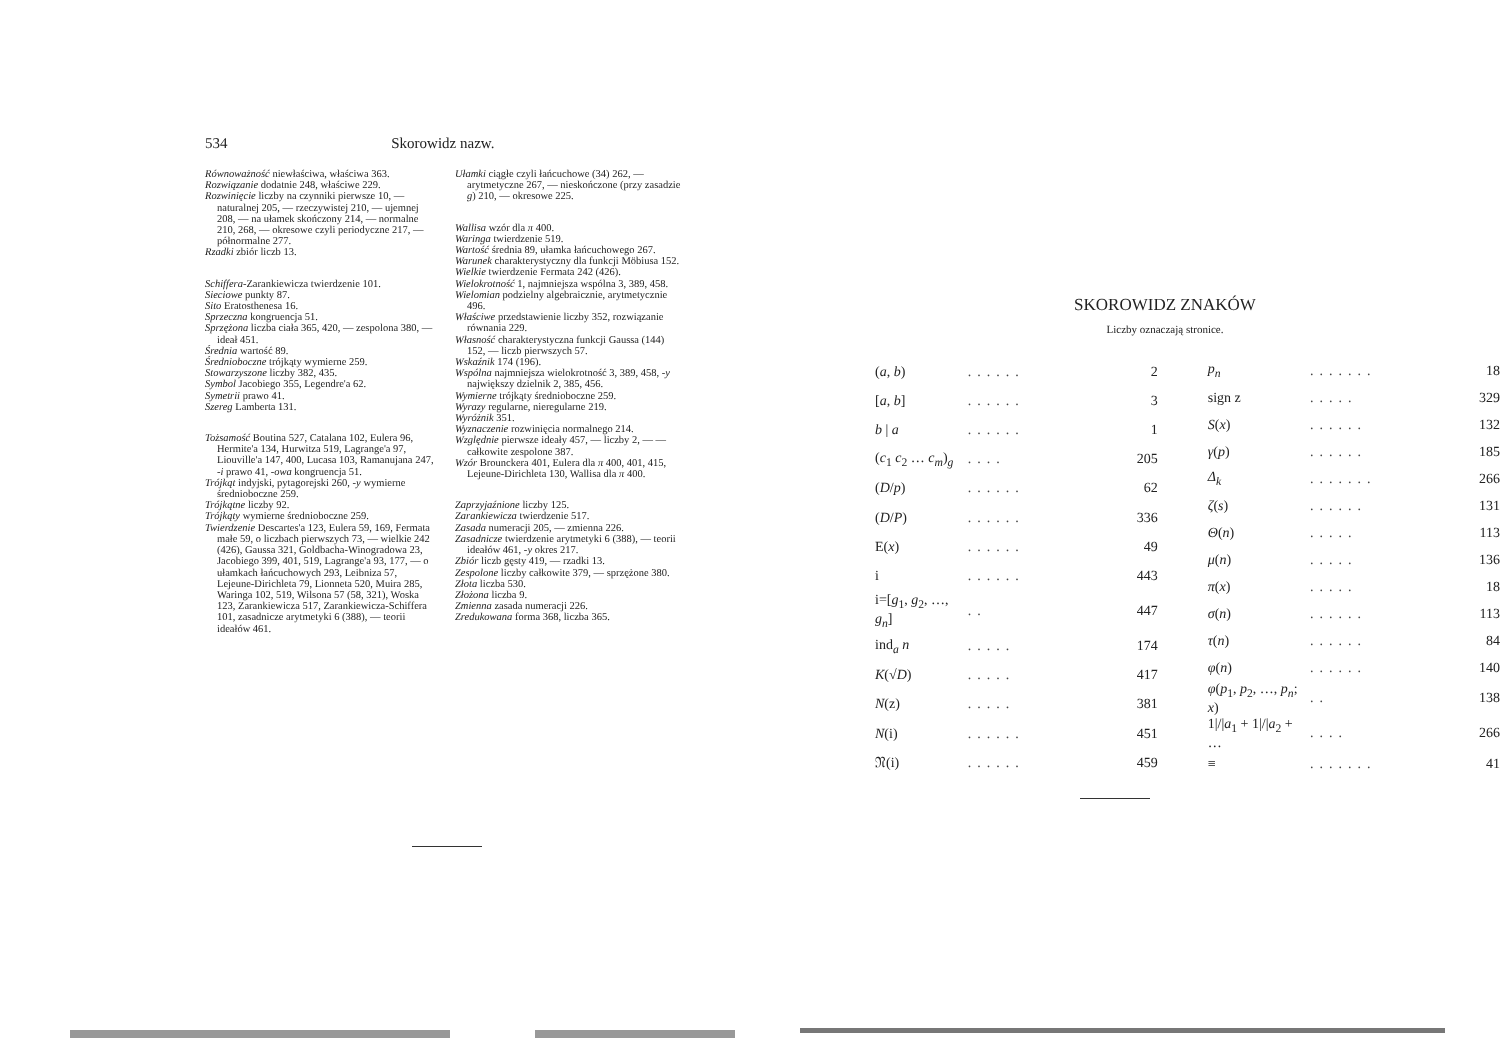534 Skorowidz nazw.
Równoważność niewłaściwa, właściwa 363.
Rozwiązanie dodatnie 248, właściwe 229.
Rozwinięcie liczby na czynniki pierwsze 10, — naturalnej 205, — rzeczywistej 210, — ujemnej 208, — na ułamek skończony 214, — normalne 210, 268, — okresowe czyli periodyczne 217, — półnormalne 277.
Rzadki zbiór liczb 13.
Schiffera-Zarankiewicza twierdzenie 101.
Sieciowe punkty 87.
Sito Eratosthenesa 16.
Sprzeczna kongruencja 51.
Sprzężona liczba ciała 365, 420, — zespolona 380, — ideał 451.
Średnia wartość 89.
Średnioboczne trójkąty wymierne 259.
Stowarzyszone liczby 382, 435.
Symbol Jacobiego 355, Legendre'a 62.
Symetrii prawo 41.
Szereg Lamberta 131.
Tożsamość Boutina 527, Catalana 102, Eulera 96, Hermite'a 134, Hurwitza 519, Lagrange'a 97, Liouville'a 147, 400, Lucasa 103, Ramanujana 247, -i prawo 41, -owa kongruencja 51.
Trójkąt indyjski, pytagorejski 260, -y wymierne średnioboczne 259.
Trójkątne liczby 92.
Trójkąty wymierne średnioboczne 259.
Twierdzenie Descartes'a 123, Eulera 59, 169, Fermata małe 59, o liczbach pierwszych 73, — wielkie 242 (426), Gaussa 321, Goldbacha-Winogradowa 23, Jacobiego 399, 401, 519, Lagrange'a 93, 177, — o ułamkach łańcuchowych 293, Leibniza 57, Lejeune-Dirichleta 79, Lionneta 520, Muira 285, Waringa 102, 519, Wilsona 57 (58, 321), Woska 123, Zarankiewicza 517, Zarankiewicza-Schiffera 101, zasadnicze arytmetyki 6 (388), — teorii ideałów 461.
Ułamki ciągłe czyli łańcuchowe (34) 262, — arytmetyczne 267, — nieskończone (przy zasadzie g) 210, — okresowe 225.
Wallisa wzór dla π 400.
Waringa twierdzenie 519.
Wartość średnia 89, ułamka łańcuchowego 267.
Warunek charakterystyczny dla funkcji Möbiusa 152.
Wielkie twierdzenie Fermata 242 (426).
Wielokrotność 1, najmniejsza wspólna 3, 389, 458.
Wielomian podzielny algebraicznie, arytmetycznie 496.
Właściwe przedstawienie liczby 352, rozwiązanie równania 229.
Własność charakterystyczna funkcji Gaussa (144) 152, — liczb pierwszych 57.
Wskaźnik 174 (196).
Wspólna najmniejsza wielokrotność 3, 389, 458, -y największy dzielnik 2, 385, 456.
Wymierne trójkąty średnioboczne 259.
Wyrazy regularne, nieregularne 219.
Wyróżnik 351.
Wyznaczenie rozwinięcia normalnego 214.
Względnie pierwsze ideały 457, — liczby 2, — — całkowite zespolone 387.
Wzór Brounckera 401, Eulera dla π 400, 401, 415, Lejeune-Dirichleta 130, Wallisa dla π 400.
Zaprzyjaźnione liczby 125.
Zarankiewicza twierdzenie 517.
Zasada numeracji 205, — zmienna 226.
Zasadnicze twierdzenie arytmetyki 6 (388), — teorii ideałów 461, -y okres 217.
Zbiór liczb gęsty 419, — rzadki 13.
Zespolone liczby całkowite 379, — sprzężone 380.
Złota liczba 530.
Złożona liczba 9.
Zmienna zasada numeracji 226.
Zredukowana forma 368, liczba 365.
SKOROWIDZ ZNAKÓW
Liczby oznaczają stronice.
| ( a , b ) | ...... | 2 |
| [ a , b ] | ...... | 3 |
| b / a | ...... | 1 |
| ( c<sub>1</sub> c<sub>2</sub> … c<sub>m</sub> )<sub>g</sub> | .... | 205 |
| ( D / p ) | ...... | 62 |
| ( D / P ) | ...... | 336 |
| E( x ) | ...... | 49 |
| i | ...... | 443 |
| i=[ g<sub>1</sub>, g<sub>2</sub>, …, g<sub>n</sub> ] | .. | 447 |
| ind<sub>a</sub> n | ..... | 174 |
| K (√ D ) | ..... | 417 |
| N (z) | ..... | 381 |
| N (i) | ...... | 451 |
| 𝔑(i) | ...... | 459 |
| p<sub>n</sub> | ....... | 18 |
| sign z | ..... | 329 |
| S ( x ) | ...... | 132 |
| γ ( p ) | ...... | 185 |
| Δ<sub>k</sub> | ....... | 266 |
| ζ ( s ) | ...... | 131 |
| Θ ( n ) | ..... | 113 |
| μ ( n ) | ..... | 136 |
| π ( x ) | ..... | 18 |
| σ ( n ) | ...... | 113 |
| τ ( n ) | ...... | 84 |
| φ ( n ) | ...... | 140 |
| φ ( p<sub>1</sub>, p<sub>2</sub>, …, p<sub>n</sub> ; x ) | .. | 138 |
| 1/// a<sub>1</sub> + 1/// a<sub>2</sub> + … | .... | 266 |
| ≡ | ....... | 41 |